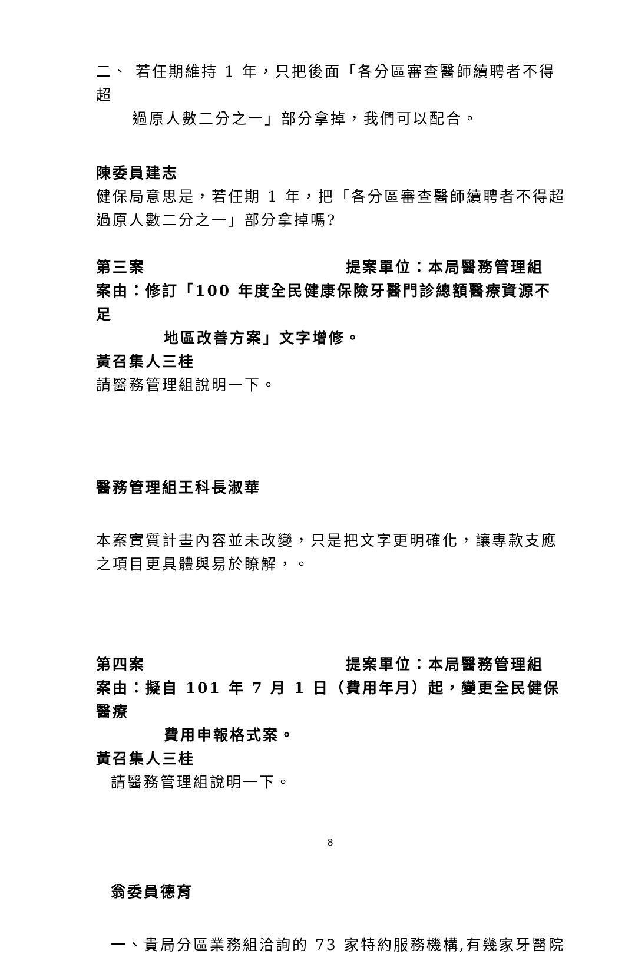二、 若任期維持 1 年，只把後面「各分區審查醫師續聘者不得超
過原人數二分之一」部分拿掉，我們可以配合。
陳委員建志
健保局意思是，若任期 1 年，把「各分區審查醫師續聘者不得超
過原人數二分之一」部分拿掉嗎?
第三案 提案單位：本局醫務管理組
案由：修訂「100 年度全民健康保險牙醫門診總額醫療資源不足
地區改善方案」文字增修。
黃召集人三桂
請醫務管理組說明一下。
醫務管理組王科長淑華
本案實質計畫內容並未改變，只是把文字更明確化，讓專款支應
之項目更具體與易於瞭解，。
第四案 提案單位：本局醫務管理組
案由：擬自 101 年 7 月 1 日（費用年月）起，變更全民健保醫療
費用申報格式案。
黃召集人三桂
請醫務管理組說明一下。
翁委員德育
一、貴局分區業務組洽詢的 73 家特約服務機構,有幾家牙醫院
8